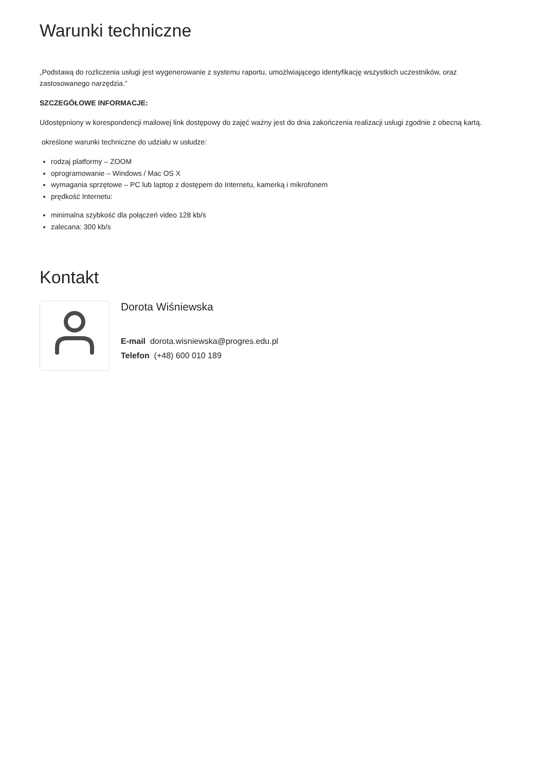Warunki techniczne
„Podstawą do rozliczenia usługi jest wygenerowanie z systemu raportu, umożlwiającego identyfikację wszystkich uczestników, oraz zastosowanego narzędzia.”
SZCZEGÓŁOWE INFORMACJE:
Udostępniony w korespondencji mailowej link dostępowy do zajęć ważny jest do dnia zakończenia realizacji usługi zgodnie z obecną kartą.
określone warunki techniczne do udziału w usłudze:
rodzaj platformy – ZOOM
oprogramowanie – Windows / Mac OS X
wymagania sprzętowe – PC lub laptop z dostępem do Internetu, kamerką i mikrofonem
prędkość Internetu:
minimalna szybkość dla połączeń video 128 kb/s
zalecana: 300 kb/s
Kontakt
Dorota Wiśniewska
E-mail dorota.wisniewska@progres.edu.pl
Telefon (+48) 600 010 189